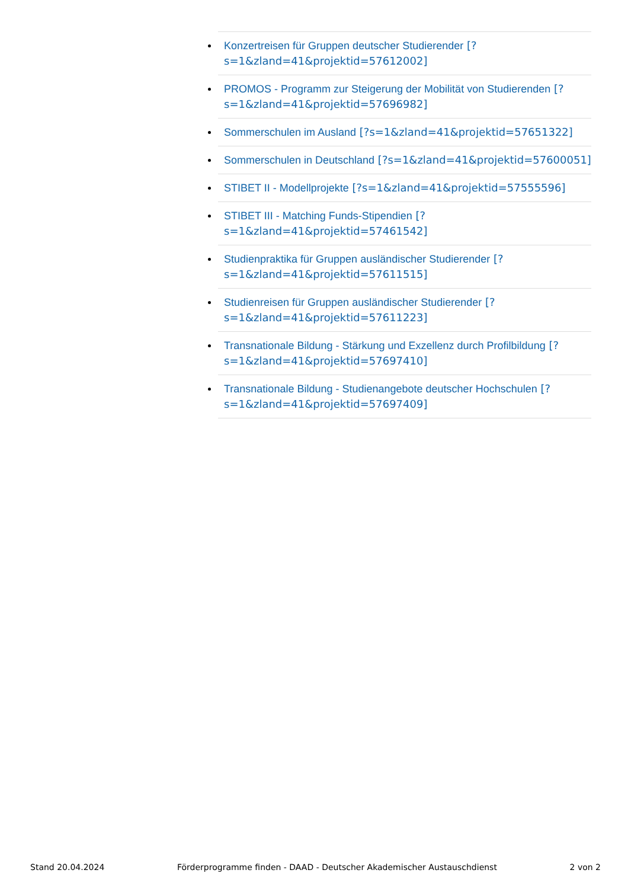Konzertreisen für Gruppen deutscher Studierender [?s=1&zland=41&projektid=57612002]
PROMOS - Programm zur Steigerung der Mobilität von Studierenden [?s=1&zland=41&projektid=57696982]
Sommerschulen im Ausland [?s=1&zland=41&projektid=57651322]
Sommerschulen in Deutschland [?s=1&zland=41&projektid=57600051]
STIBET II - Modellprojekte [?s=1&zland=41&projektid=57555596]
STIBET III - Matching Funds-Stipendien [?s=1&zland=41&projektid=57461542]
Studienpraktika für Gruppen ausländischer Studierender [?s=1&zland=41&projektid=57611515]
Studienreisen für Gruppen ausländischer Studierender [?s=1&zland=41&projektid=57611223]
Transnationale Bildung - Stärkung und Exzellenz durch Profilbildung [?s=1&zland=41&projektid=57697410]
Transnationale Bildung - Studienangebote deutscher Hochschulen [?s=1&zland=41&projektid=57697409]
Stand 20.04.2024 Förderprogramme finden - DAAD - Deutscher Akademischer Austauschdienst 2 von 2